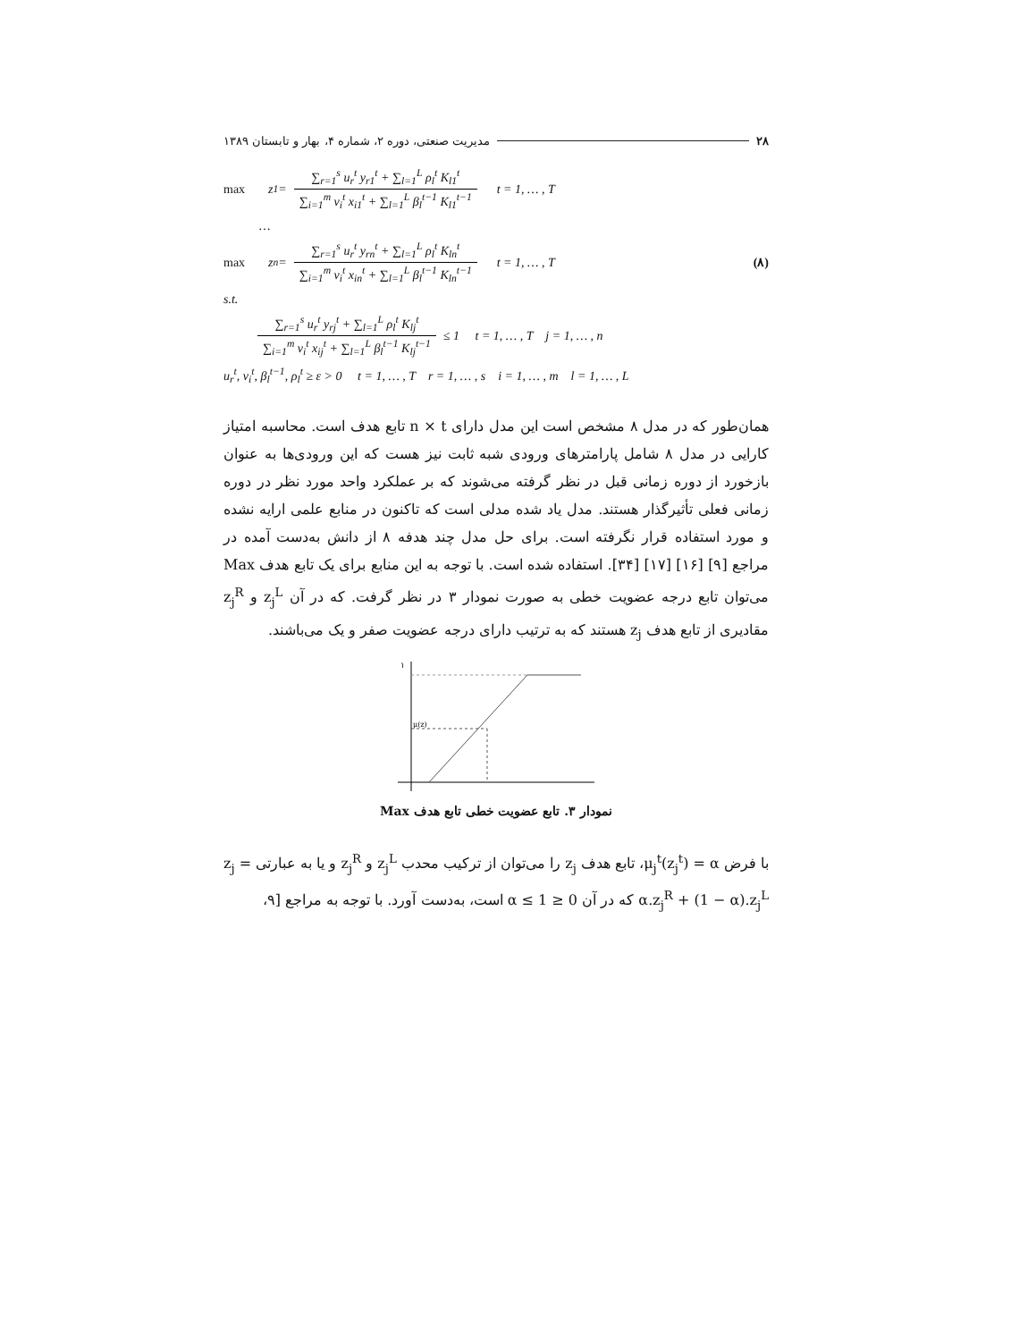۲۸ مدیریت صنعتی، دوره ۲، شماره ۴، بهار و تابستان ۱۳۸۹
max z<sub>1</sub> =
∑<sub>r=1</sub><sup>s</sup> u<sub>r</sub><sup>t</sup> y<sub>r1</sub><sup>t</sup> + ∑<sub>l=1</sub><sup>L</sup> ρ<sub>l</sub><sup>t</sup> K<sub>l1</sub><sup>t</sup>
∑<sub>i=1</sub><sup>m</sup> v<sub>i</sub><sup>t</sup> x<sub>i1</sub><sup>t</sup> + ∑<sub>l=1</sub><sup>L</sup> β<sub>l</sub><sup>t−1</sup> K<sub>l1</sub><sup>t−1</sup>
t = 1, … , T
…
max z<sub>n</sub> =
∑<sub>r=1</sub><sup>s</sup> u<sub>r</sub><sup>t</sup> y<sub>rn</sub><sup>t</sup> + ∑<sub>l=1</sub><sup>L</sup> ρ<sub>l</sub><sup>t</sup> K<sub>ln</sub><sup>t</sup>
∑<sub>i=1</sub><sup>m</sup> v<sub>i</sub><sup>t</sup> x<sub>in</sub><sup>t</sup> + ∑<sub>l=1</sub><sup>L</sup> β<sub>l</sub><sup>t−1</sup> K<sub>ln</sub><sup>t−1</sup>
t = 1, … , T (۸)
s.t.
∑<sub>r=1</sub><sup>s</sup> u<sub>r</sub><sup>t</sup> y<sub>rj</sub><sup>t</sup> + ∑<sub>l=1</sub><sup>L</sup> ρ<sub>l</sub><sup>t</sup> K<sub>lj</sub><sup>t</sup>
∑<sub>i=1</sub><sup>m</sup> v<sub>i</sub><sup>t</sup> x<sub>ij</sub><sup>t</sup> + ∑<sub>l=1</sub><sup>L</sup> β<sub>l</sub><sup>t−1</sup> K<sub>lj</sub><sup>t−1</sup>
≤ 1 t = 1, … , T j = 1, … , n
u<sub>r</sub><sup>t</sup>, v<sub>i</sub><sup>t</sup>, β<sub>l</sub><sup>t−1</sup>, ρ<sub>l</sub><sup>t</sup> ≥ ε > 0 t = 1, … , T r = 1, … , s i = 1, … , m l = 1, … , L
همان‌طور که در مدل ۸ مشخص است این مدل دارای n × t تابع هدف است. محاسبه امتیاز کارایی در مدل ۸ شامل پارامترهای ورودی شبه ثابت نیز هست که این ورودی‌ها به عنوان بازخورد از دوره زمانی قبل در نظر گرفته می‌شوند که بر عملکرد واحد مورد نظر در دوره زمانی فعلی تأثیرگذار هستند. مدل یاد شده مدلی است که تاکنون در منابع علمی ارایه نشده و مورد استفاده قرار نگرفته است. برای حل مدل چند هدفه ۸ از دانش به‌دست آمده در مراجع [۹] [۱۶] [۱۷] [۳۴]. استفاده شده است. با توجه به این منابع برای یک تابع هدف Max می‌توان تابع درجه عضویت خطی به صورت نمودار ۳ در نظر گرفت. که در آن z<sub>j</sub><sup>L</sup> و z<sub>j</sub><sup>R</sup> مقادیری از تابع هدف z<sub>j</sub> هستند که به ترتیب دارای درجه عضویت صفر و یک می‌باشند.
۱
μ(z)
نمودار ۳. تابع عضویت خطی تابع هدف Max
با فرض μ<sub>j</sub><sup>t</sup>(z<sub>j</sub><sup>t</sup>) = α، تابع هدف z<sub>j</sub> را می‌توان از ترکیب محدب z<sub>j</sub><sup>L</sup> و z<sub>j</sub><sup>R</sup> و یا به عبارتی z<sub>j</sub> = α.z<sub>j</sub><sup>R</sup> + (1 − α).z<sub>j</sub><sup>L</sup> که در آن 0 ≤ α ≤ 1 است، به‌دست آورد. با توجه به مراجع [۹،